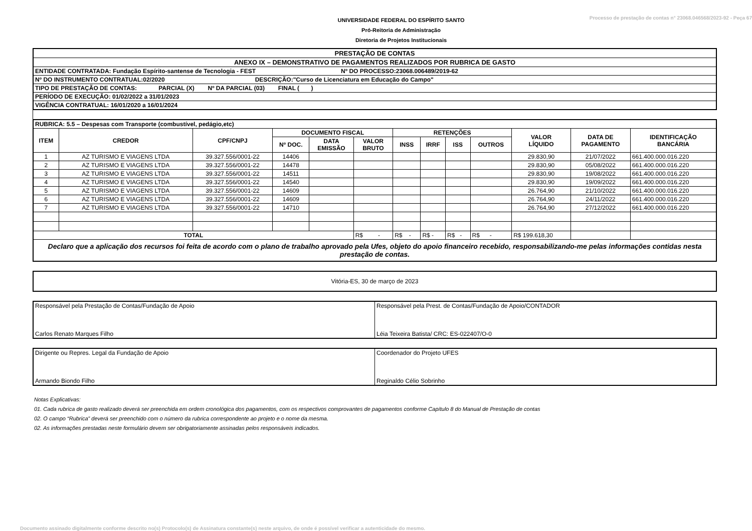Processo de prestação de contas n° 23068.046568/2023-92 - Peça 67
UNIVERSIDADE FEDERAL DO ESPÍRITO SANTO
Pró-Reitoria de Administração
Diretoria de Projetos Institucionais
| PRESTAÇÃO DE CONTAS |
| ANEXO IX – DEMONSTRATIVO DE PAGAMENTOS REALIZADOS POR RUBRICA DE GASTO |
| ENTIDADE CONTRATADA: Fundação Espírito-santense de Tecnologia - FEST Nº DO PROCESSO:23068.006489/2019-62 |
| Nº DO INSTRUMENTO CONTRATUAL:02/2020 DESCRIÇÃO:"Curso de Licenciatura em Educação do Campo" |
| TIPO DE PRESTAÇÃO DE CONTAS: PARCIAL (X) Nº DA PARCIAL (03) FINAL ( ) |
| PERÍODO DE EXECUÇÃO: 01/02/2022 a 31/01/2023 |
| VIGÊNCIA CONTRATUAL: 16/01/2020 a 16/01/2024 |
| RUBRICA: 5.5 – Despesas com Transporte (combustível, pedágio,etc) | | | | | | | | | | | | |
| ITEM | CREDOR | CPF/CNPJ | DOCUMENTO FISCAL | | | RETENÇÕES | | | | VALOR LÍQUIDO | DATA DE PAGAMENTO | IDENTIFICAÇÃO BANCÁRIA |
| | | | Nº DOC. | DATA EMISSÃO | VALOR BRUTO | INSS | IRRF | ISS | OUTROS | | | |
| 1 | AZ TURISMO E VIAGENS LTDA | 39.327.556/0001-22 | 14406 | | | | | | | 29.830,90 | 21/07/2022 | 661.400.000.016.220 |
| 2 | AZ TURISMO E VIAGENS LTDA | 39.327.556/0001-22 | 14478 | | | | | | | 29.830,90 | 05/08/2022 | 661.400.000.016.220 |
| 3 | AZ TURISMO E VIAGENS LTDA | 39.327.556/0001-22 | 14511 | | | | | | | 29.830,90 | 19/08/2022 | 661.400.000.016.220 |
| 4 | AZ TURISMO E VIAGENS LTDA | 39.327.556/0001-22 | 14540 | | | | | | | 29.830,90 | 19/09/2022 | 661.400.000.016.220 |
| 5 | AZ TURISMO E VIAGENS LTDA | 39.327.556/0001-22 | 14609 | | | | | | | 26.764,90 | 21/10/2022 | 661.400.000.016.220 |
| 6 | AZ TURISMO E VIAGENS LTDA | 39.327.556/0001-22 | 14609 | | | | | | | 26.764,90 | 24/11/2022 | 661.400.000.016.220 |
| 7 | AZ TURISMO E VIAGENS LTDA | 39.327.556/0001-22 | 14710 | | | | | | | 26.764,90 | 27/12/2022 | 661.400.000.016.220 |
| TOTAL | | | | | R$ - | R$ - | R$ - | R$ - | R$ - | R$ 199.618,30 | | |
| Declaro que a aplicação dos recursos foi feita de acordo com o plano de trabalho aprovado pela Ufes, objeto do apoio financeiro recebido, responsabilizando-me pelas informações contidas nesta prestação de contas. | | | | | | | | | | | | |
Vitória-ES, 30 de março de 2023
| Responsável pela Prestação de Contas/Fundação de Apoio Carlos Renato Marques Filho | Responsável pela Prest. de Contas/Fundação de Apoio/CONTADOR Léia Teixeira Batista/ CRC: ES-022407/O-0 |
| Dirigente ou Repres. Legal da Fundação de Apoio Armando Biondo Filho | Coordenador do Projeto UFES Reginaldo Célio Sobrinho |
Notas Explicativas:
01. Cada rubrica de gasto realizado deverá ser preenchida em ordem cronológica dos pagamentos, com os respectivos comprovantes de pagamentos conforme Capítulo 8 do Manual de Prestação de contas
02. O campo “Rubrica” deverá ser preenchido com o número da rubrica correspondente ao projeto e o nome da mesma.
02. As informações prestadas neste formulário devem ser obrigatoriamente assinadas pelos responsáveis indicados.
Documento assinado digitalmente conforme descrito no(s) Protocolo(s) de Assinatura constante(s) neste arquivo, de onde é possível verificar a autenticidade do mesmo.